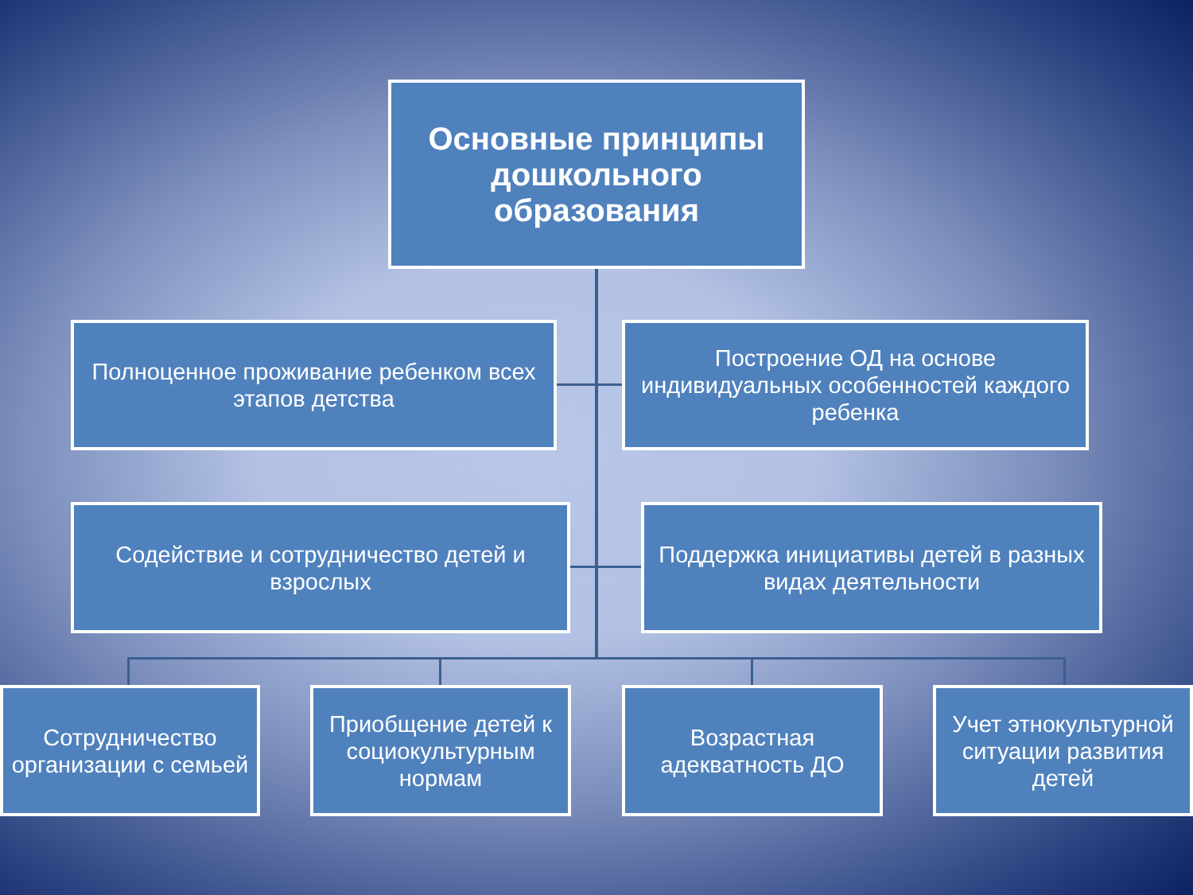Основные принципы дошкольного образования
Полноценное проживание ребенком всех этапов детства
Построение ОД на основе индивидуальных особенностей каждого ребенка
Содействие и сотрудничество детей и взрослых
Поддержка инициативы детей в разных видах деятельности
Сотрудничество организации с семьей
Приобщение детей к социокультурным нормам
Возрастная адекватность ДО
Учет этнокультурной ситуации развития детей